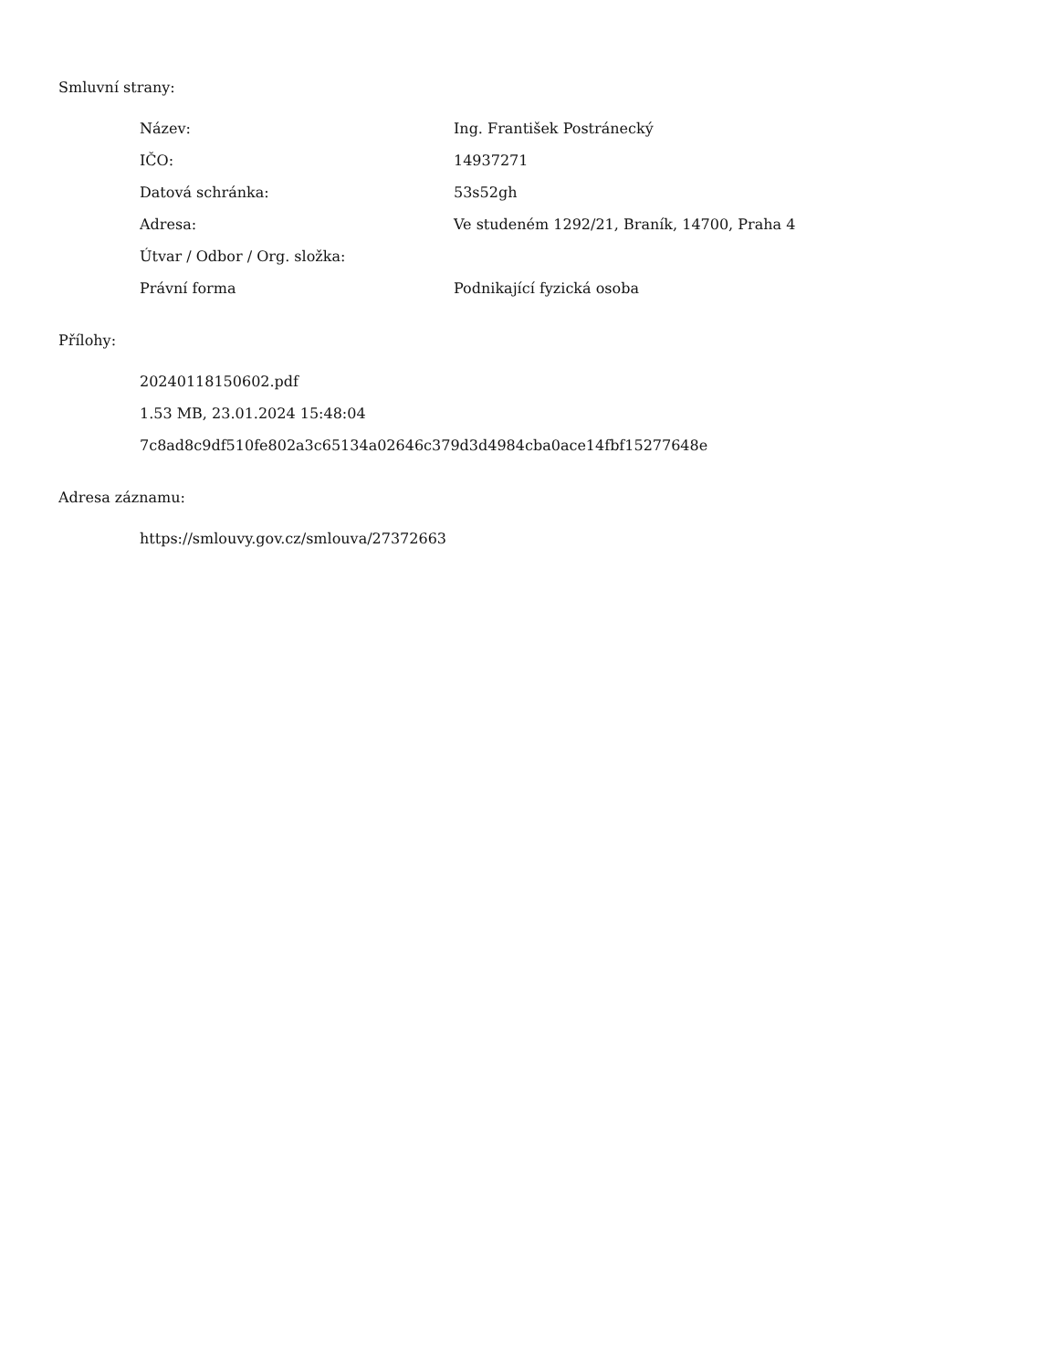Smluvní strany:
| Název: | Ing. František Postránecký |
| IČO: | 14937271 |
| Datová schránka: | 53s52gh |
| Adresa: | Ve studeném 1292/21, Braník, 14700, Praha 4 |
| Útvar / Odbor / Org. složka: | |
| Právní forma | Podnikající fyzická osoba |
Přílohy:
20240118150602.pdf
1.53 MB, 23.01.2024 15:48:04
7c8ad8c9df510fe802a3c65134a02646c379d3d4984cba0ace14fbf15277648e
Adresa záznamu:
https://smlouvy.gov.cz/smlouva/27372663